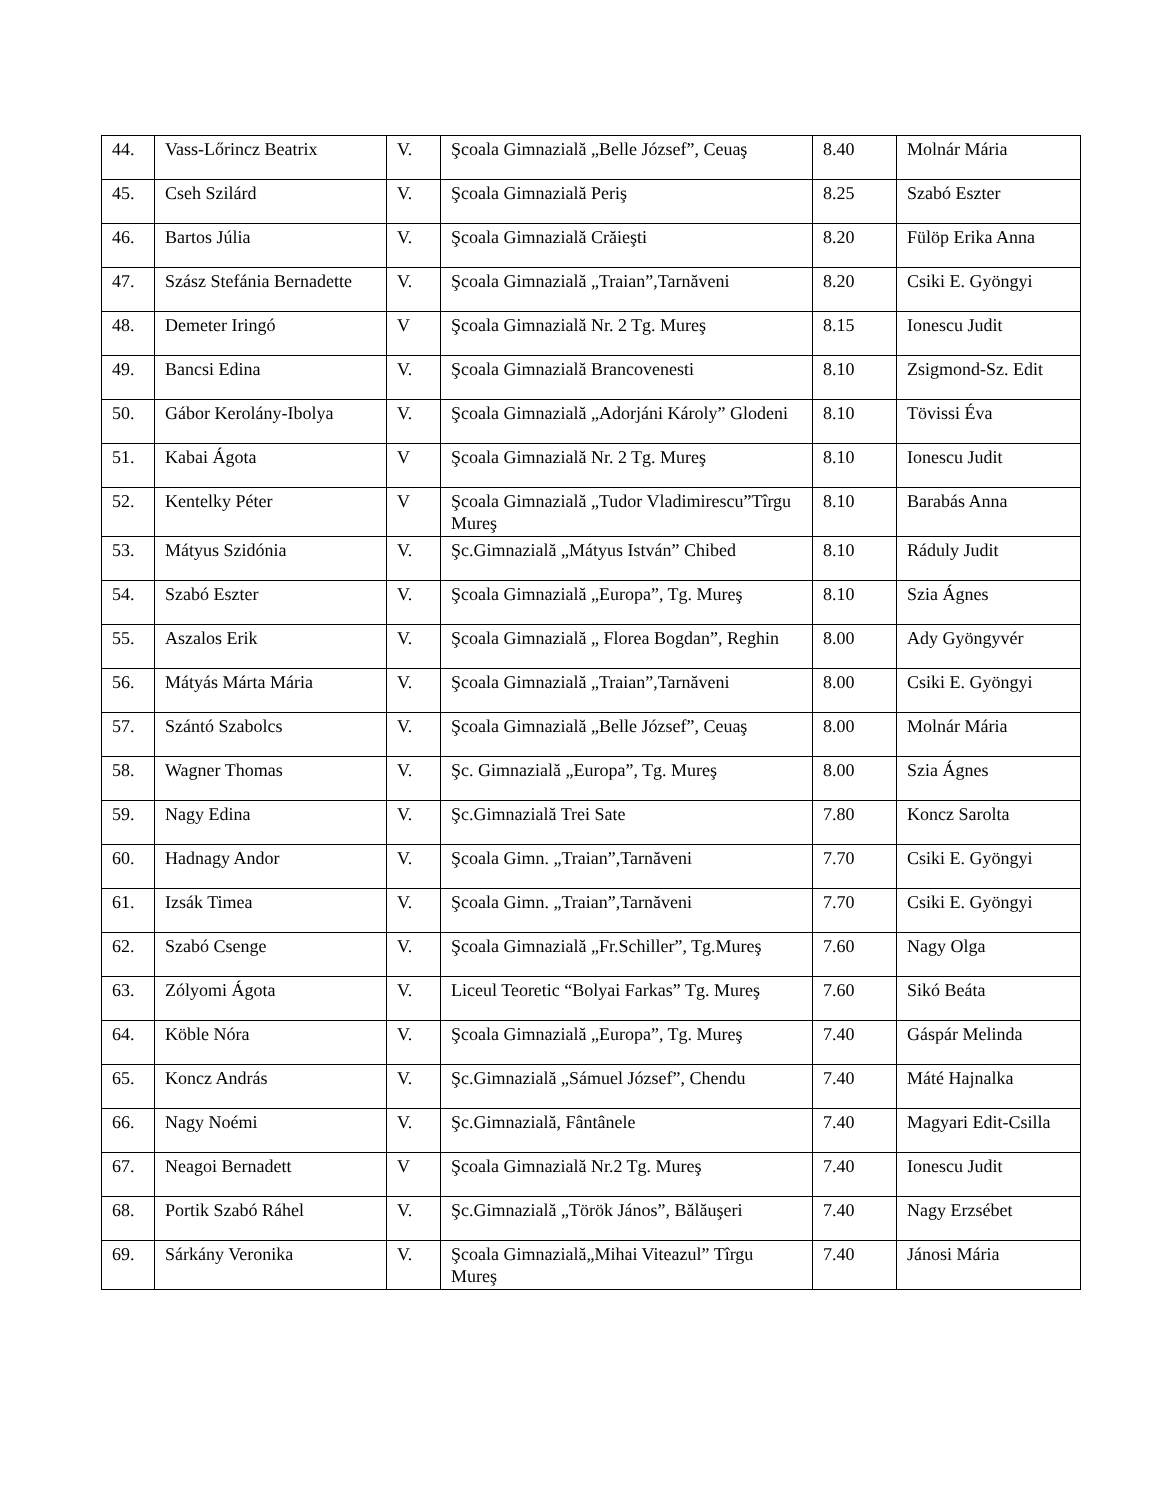| 44. | Vass-Lőrincz Beatrix | V. | Şcoala Gimnazială „Belle József”, Ceuaş | 8.40 | Molnár Mária |
| 45. | Cseh Szilárd | V. | Şcoala Gimnazială Periş | 8.25 | Szabó Eszter |
| 46. | Bartos Júlia | V. | Şcoala Gimnazială Crăieşti | 8.20 | Fülöp Erika Anna |
| 47. | Szász Stefánia Bernadette | V. | Şcoala Gimnazială „Traian”,Tarnăveni | 8.20 | Csiki E. Gyöngyi |
| 48. | Demeter Iringó | V | Şcoala Gimnazială Nr. 2 Tg. Mureş | 8.15 | Ionescu Judit |
| 49. | Bancsi Edina | V. | Şcoala Gimnazială Brancovenesti | 8.10 | Zsigmond-Sz. Edit |
| 50. | Gábor Kerolány-Ibolya | V. | Şcoala Gimnazială „Adorjáni Károly” Glodeni | 8.10 | Tövissi Éva |
| 51. | Kabai Ágota | V | Şcoala Gimnazială Nr. 2 Tg. Mureş | 8.10 | Ionescu Judit |
| 52. | Kentelky Péter | V | Şcoala Gimnazială „Tudor Vladimirescu”Tîrgu Mureş | 8.10 | Barabás Anna |
| 53. | Mátyus Szidónia | V. | Şc.Gimnazială „Mátyus István” Chibed | 8.10 | Ráduly Judit |
| 54. | Szabó Eszter | V. | Şcoala Gimnazială „Europa”, Tg. Mureş | 8.10 | Szia Ágnes |
| 55. | Aszalos Erik | V. | Şcoala Gimnazială „ Florea Bogdan”, Reghin | 8.00 | Ady Gyöngyvér |
| 56. | Mátyás Márta Mária | V. | Şcoala Gimnazială „Traian”,Tarnăveni | 8.00 | Csiki E. Gyöngyi |
| 57. | Szántó Szabolcs | V. | Şcoala Gimnazială „Belle József”, Ceuaş | 8.00 | Molnár Mária |
| 58. | Wagner Thomas | V. | Şc. Gimnazială „Europa”, Tg. Mureş | 8.00 | Szia Ágnes |
| 59. | Nagy Edina | V. | Şc.Gimnazială Trei Sate | 7.80 | Koncz Sarolta |
| 60. | Hadnagy Andor | V. | Şcoala Gimn. „Traian”,Tarnăveni | 7.70 | Csiki E. Gyöngyi |
| 61. | Izsák Timea | V. | Şcoala Gimn. „Traian”,Tarnăveni | 7.70 | Csiki E. Gyöngyi |
| 62. | Szabó Csenge | V. | Şcoala Gimnazială „Fr.Schiller”, Tg.Mureş | 7.60 | Nagy Olga |
| 63. | Zólyomi Ágota | V. | Liceul Teoretic “Bolyai Farkas” Tg. Mureş | 7.60 | Sikó Beáta |
| 64. | Köble Nóra | V. | Şcoala Gimnazială „Europa”, Tg. Mureş | 7.40 | Gáspár Melinda |
| 65. | Koncz András | V. | Şc.Gimnazială „Sámuel József”, Chendu | 7.40 | Máté Hajnalka |
| 66. | Nagy Noémi | V. | Şc.Gimnazială, Fântânele | 7.40 | Magyari Edit-Csilla |
| 67. | Neagoi Bernadett | V | Şcoala Gimnazială Nr.2 Tg. Mureş | 7.40 | Ionescu Judit |
| 68. | Portik Szabó Ráhel | V. | Şc.Gimnazială „Török János”, Bălăuşeri | 7.40 | Nagy Erzsébet |
| 69. | Sárkány Veronika | V. | Şcoala Gimnazială„Mihai Viteazul” Tîrgu Mureş | 7.40 | Jánosi Mária |